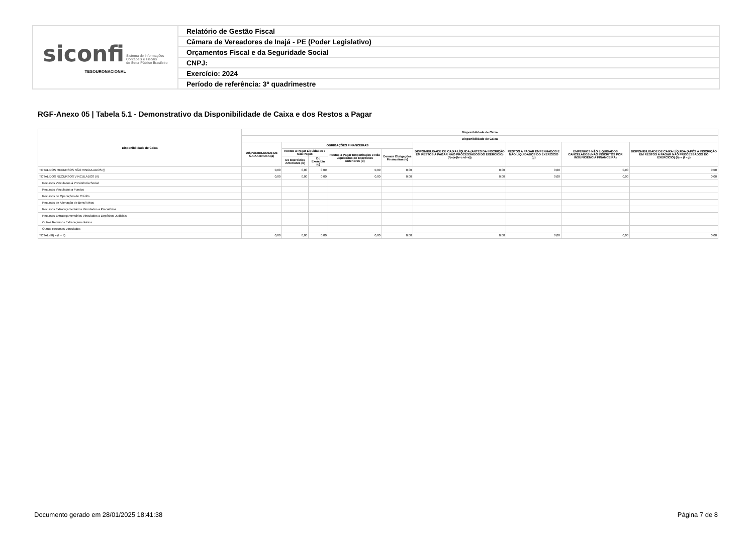| siconfi Sistema de Informações Contábeis e Fiscais do Setor Público Brasileiro TESOURONACIONAL | Relatório de Gestão Fiscal |
| | Câmara de Vereadores de Inajá - PE (Poder Legislativo) |
| | Orçamentos Fiscal e da Seguridade Social |
| | CNPJ: |
| | Exercício: 2024 |
| | Período de referência: 3º quadrimestre |
RGF-Anexo 05 | Tabela 5.1 - Demonstrativo da Disponibilidade de Caixa e dos Restos a Pagar
| Disponibilidade de Caixa | Disponibilidade de Caixa | | | | | | | | |
| --- | --- | --- | --- | --- | --- | --- | --- | --- | --- |
| | Disponibilidade de Caixa | | | | | | | | |
| | DISPONIBILIDADE DE CAIXA BRUTA (a) | OBRIGAÇÕES FINANCEIRAS | | | | DISPONIBILIDADE DE CAIXA LÍQUIDA (ANTES DA INSCRIÇÃO EM RESTOS A PAGAR NÃO PROCESSADOS DO EXERCÍCIO) (f)=(a-(b+c+d+e)) | RESTOS A PAGAR EMPENHADOS E NÃO LIQUIDADOS DO EXERCÍCIO (g) | EMPENHOS NÃO LIQUIDADOS CANCELADOS (NÃO INSCRITOS POR INSUFICIÊNCIA FINANCEIRA) | DISPONIBILIDADE DE CAIXA LÍQUIDA (APÓS A INSCRIÇÃO EM RESTOS A PAGAR NÃO PROCESSADOS DO EXERCÍCIO) (h) = (f - g) |
| | | Restos a Pagar Liquidados e Não Pagos | | Restos a Pagar Empenhados e Não Liquidados de Exercícios Anteriores (d) | Demais Obrigações Financeiras (e) | | | | |
| | | De Exercícios Anteriores (b) | Do Exercício (c) | | | | | | |
| TOTAL DOS RECURSOS NÃO VINCULADOS (I) | 0,00 | 0,00 | 0,00 | 0,00 | 0,00 | 0,00 | 0,00 | 0,00 | 0,00 |
| TOTAL DOS RECURSOS VINCULADOS (II) | 0,00 | 0,00 | 0,00 | 0,00 | 0,00 | 0,00 | 0,00 | 0,00 | 0,00 |
| Recursos Vinculados à Previdência Social | | | | | | | | | |
| Recursos Vinculados a Fundos | | | | | | | | | |
| Recursos de Operações de Crédito | | | | | | | | | |
| Recursos de Alienação de Bens/Ativos | | | | | | | | | |
| Recursos Extraorçamentários Vinculados a Precatórios | | | | | | | | | |
| Recursos Extraorçamentários Vinculados a Depósitos Judiciais | | | | | | | | | |
| Outros Recursos Extraorçamentários | | | | | | | | | |
| Outros Recursos Vinculados | | | | | | | | | |
| TOTAL (III) = (I + II) | 0,00 | 0,00 | 0,00 | 0,00 | 0,00 | 0,00 | 0,00 | 0,00 | 0,00 |
Documento gerado em 28/01/2025 18:41:38
Página 7 de 8